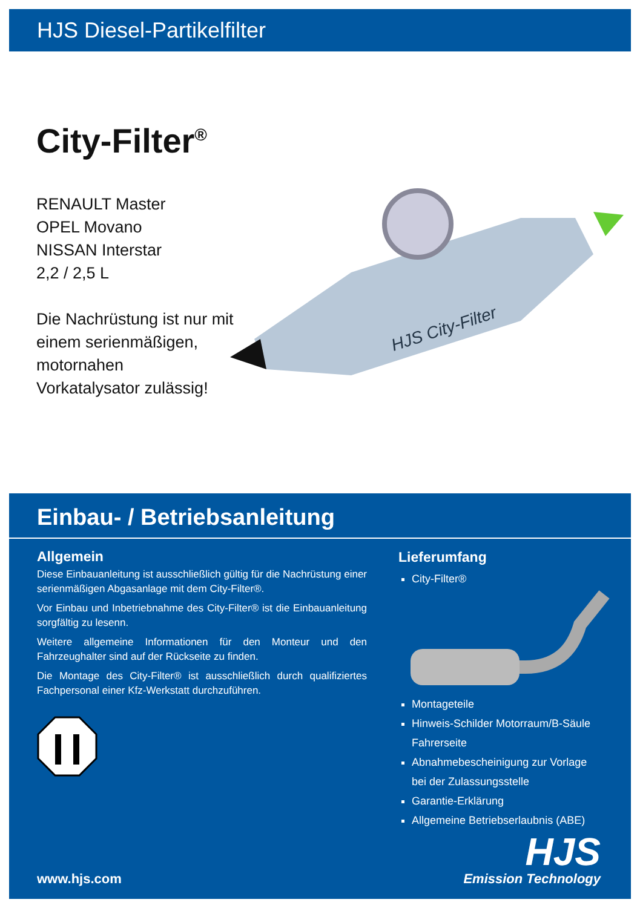HJS Diesel-Partikelfilter
City-Filter<sup>®</sup>
RENAULT Master
OPEL Movano
NISSAN Interstar
2,2 / 2,5 L
Die Nachrüstung ist nur mit
einem serienmäßigen,
motornahen
Vorkatalysator zulässig!
HJS City-Filter
Einbau- / Betriebsanleitung
Allgemein
Diese Einbauanleitung ist ausschließlich gültig für die Nachrüstung einer serienmäßigen Abgasanlage mit dem City-Filter®.
Vor Einbau und Inbetriebnahme des City-Filter® ist die Einbauanleitung sorgfältig zu lesenn.
Weitere allgemeine Informationen für den Monteur und den Fahrzeughalter sind auf der Rückseite zu finden.
Die Montage des City-Filter® ist ausschließlich durch qualifiziertes Fachpersonal einer Kfz-Werkstatt durchzuführen.
Lieferumfang
City-Filter®
Montageteile
Hinweis-Schilder Motorraum/B-Säule Fahrerseite
Abnahmebescheinigung zur Vorlage
bei der Zulassungsstelle
Garantie-Erklärung
Allgemeine Betriebserlaubnis (ABE)
www.hjs.com
HJS
Emission Technology